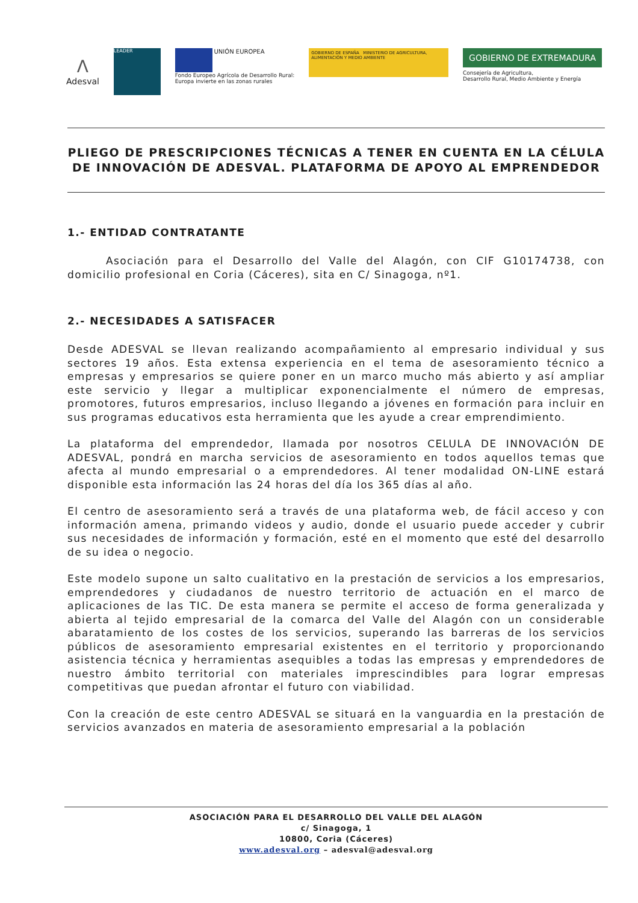Λ
Adesval
LEADER
UNIÓN EUROPEA
Fondo Europeo Agrícola de Desarrollo Rural:
Europa invierte en las zonas rurales
GOBIERNO DE ESPAÑA MINISTERIO DE AGRICULTURA, ALIMENTACIÓN Y MEDIO AMBIENTE
GOBIERNO DE EXTREMADURA
Consejería de Agricultura,
Desarrollo Rural, Medio Ambiente y Energía
PLIEGO DE PRESCRIPCIONES TÉCNICAS A TENER EN CUENTA EN LA CÉLULA DE INNOVACIÓN DE ADESVAL. PLATAFORMA DE APOYO AL EMPRENDEDOR
1.- ENTIDAD CONTRATANTE
Asociación para el Desarrollo del Valle del Alagón, con CIF G10174738, con domicilio profesional en Coria (Cáceres), sita en C/ Sinagoga, nº1.
2.- NECESIDADES A SATISFACER
Desde ADESVAL se llevan realizando acompañamiento al empresario individual y sus sectores 19 años. Esta extensa experiencia en el tema de asesoramiento técnico a empresas y empresarios se quiere poner en un marco mucho más abierto y así ampliar este servicio y llegar a multiplicar exponencialmente el número de empresas, promotores, futuros empresarios, incluso llegando a jóvenes en formación para incluir en sus programas educativos esta herramienta que les ayude a crear emprendimiento.
La plataforma del emprendedor, llamada por nosotros CELULA DE INNOVACIÓN DE ADESVAL, pondrá en marcha servicios de asesoramiento en todos aquellos temas que afecta al mundo empresarial o a emprendedores. Al tener modalidad ON-LINE estará disponible esta información las 24 horas del día los 365 días al año.
El centro de asesoramiento será a través de una plataforma web, de fácil acceso y con información amena, primando videos y audio, donde el usuario puede acceder y cubrir sus necesidades de información y formación, esté en el momento que esté del desarrollo de su idea o negocio.
Este modelo supone un salto cualitativo en la prestación de servicios a los empresarios, emprendedores y ciudadanos de nuestro territorio de actuación en el marco de aplicaciones de las TIC. De esta manera se permite el acceso de forma generalizada y abierta al tejido empresarial de la comarca del Valle del Alagón con un considerable abaratamiento de los costes de los servicios, superando las barreras de los servicios públicos de asesoramiento empresarial existentes en el territorio y proporcionando asistencia técnica y herramientas asequibles a todas las empresas y emprendedores de nuestro ámbito territorial con materiales imprescindibles para lograr empresas competitivas que puedan afrontar el futuro con viabilidad.
Con la creación de este centro ADESVAL se situará en la vanguardia en la prestación de servicios avanzados en materia de asesoramiento empresarial a la población
ASOCIACIÓN PARA EL DESARROLLO DEL VALLE DEL ALAGÓN
c/ Sinagoga, 1
10800, Coria (Cáceres)
www.adesval.org – adesval@adesval.org